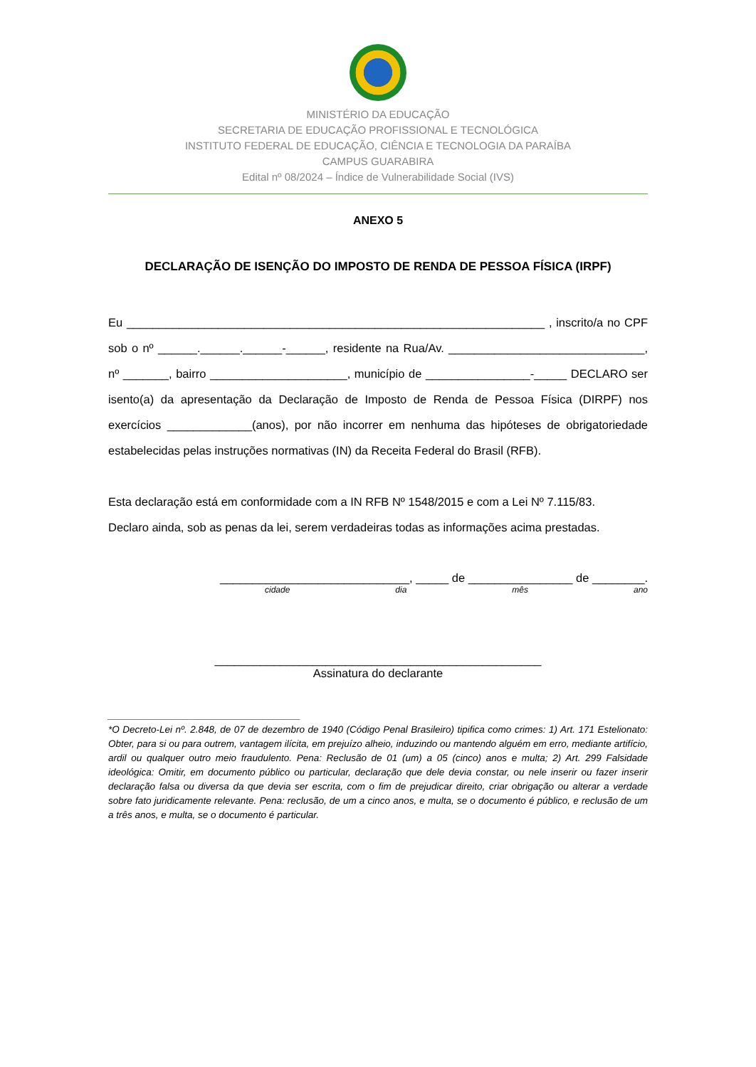MINISTÉRIO DA EDUCAÇÃO
SECRETARIA DE EDUCAÇÃO PROFISSIONAL E TECNOLÓGICA
INSTITUTO FEDERAL DE EDUCAÇÃO, CIÊNCIA E TECNOLOGIA DA PARAÍBA
CAMPUS GUARABIRA
Edital nº 08/2024 – Índice de Vulnerabilidade Social (IVS)
ANEXO 5
DECLARAÇÃO DE ISENÇÃO DO IMPOSTO DE RENDA DE PESSOA FÍSICA (IRPF)
Eu ________________________________________________________________ , inscrito/a no CPF sob o nº ______.______.______-______, residente na Rua/Av. ______________________________, nº _______, bairro _____________________, município de ________________-_____ DECLARO ser isento(a) da apresentação da Declaração de Imposto de Renda de Pessoa Física (DIRPF) nos exercícios _____________(anos), por não incorrer em nenhuma das hipóteses de obrigatoriedade estabelecidas pelas instruções normativas (IN) da Receita Federal do Brasil (RFB).
Esta declaração está em conformidade com a IN RFB Nº 1548/2015 e com a Lei Nº 7.115/83.
Declaro ainda, sob as penas da lei, serem verdadeiras todas as informações acima prestadas.
_____________________________, _____ de ________________ de ________.
cidade dia mês ano
__________________________________________________
Assinatura do declarante
____________________________________
*O Decreto-Lei nº. 2.848, de 07 de dezembro de 1940 (Código Penal Brasileiro) tipifica como crimes: 1) Art. 171 Estelionato: Obter, para si ou para outrem, vantagem ilícita, em prejuízo alheio, induzindo ou mantendo alguém em erro, mediante artifício, ardil ou qualquer outro meio fraudulento. Pena: Reclusão de 01 (um) a 05 (cinco) anos e multa; 2) Art. 299 Falsidade ideológica: Omitir, em documento público ou particular, declaração que dele devia constar, ou nele inserir ou fazer inserir declaração falsa ou diversa da que devia ser escrita, com o fim de prejudicar direito, criar obrigação ou alterar a verdade sobre fato juridicamente relevante. Pena: reclusão, de um a cinco anos, e multa, se o documento é público, e reclusão de um a três anos, e multa, se o documento é particular.